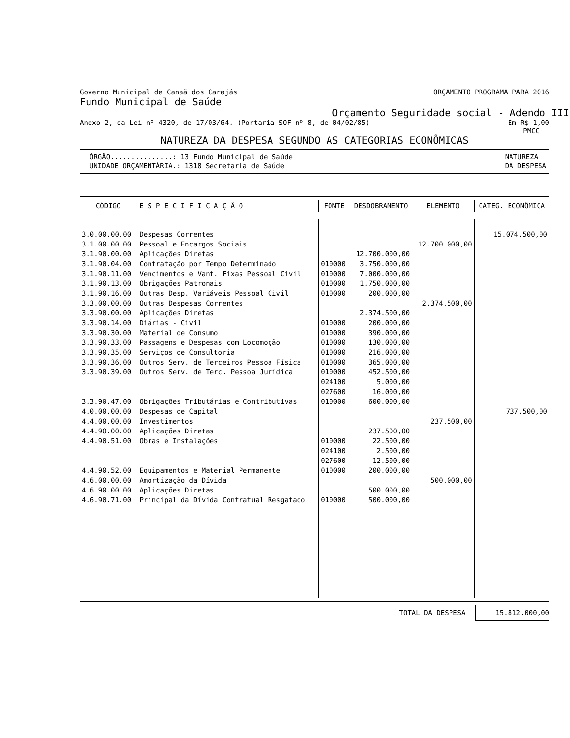Governo Municipal de Canaã dos Carajás ORÇAMENTO PROGRAMA PARA 2016
Fundo Municipal de Saúde
Orçamento Seguridade social - Adendo III
Anexo 2, da Lei nº 4320, de 17/03/64. (Portaria SOF nº 8, de 04/02/85) Em R$ 1,00
PMCC
NATUREZA DA DESPESA SEGUNDO AS CATEGORIAS ECONÔMICAS
ÓRGÃO...............: 13 Fundo Municipal de Saúde
UNIDADE ORÇAMENTÁRIA.: 1318 Secretaria de Saúde NATUREZA
DA DESPESA
| CÓDIGO | E S P E C I F I C A Ç Ã O | FONTE | DESDOBRAMENTO | ELEMENTO | CATEG. ECONÔMICA |
| --- | --- | --- | --- | --- | --- |
| 3.0.00.00.00 | Despesas Correntes | | | | 15.074.500,00 |
| 3.1.00.00.00 | Pessoal e Encargos Sociais | | | 12.700.000,00 | |
| 3.1.90.00.00 | Aplicações Diretas | | 12.700.000,00 | | |
| 3.1.90.04.00 | Contratação por Tempo Determinado | 010000 | 3.750.000,00 | | |
| 3.1.90.11.00 | Vencimentos e Vant. Fixas Pessoal Civil | 010000 | 7.000.000,00 | | |
| 3.1.90.13.00 | Obrigações Patronais | 010000 | 1.750.000,00 | | |
| 3.1.90.16.00 | Outras Desp. Variáveis Pessoal Civil | 010000 | 200.000,00 | | |
| 3.3.00.00.00 | Outras Despesas Correntes | | | 2.374.500,00 | |
| 3.3.90.00.00 | Aplicações Diretas | | 2.374.500,00 | | |
| 3.3.90.14.00 | Diárias - Civil | 010000 | 200.000,00 | | |
| 3.3.90.30.00 | Material de Consumo | 010000 | 390.000,00 | | |
| 3.3.90.33.00 | Passagens e Despesas com Locomoção | 010000 | 130.000,00 | | |
| 3.3.90.35.00 | Serviços de Consultoria | 010000 | 216.000,00 | | |
| 3.3.90.36.00 | Outros Serv. de Terceiros Pessoa Física | 010000 | 365.000,00 | | |
| 3.3.90.39.00 | Outros Serv. de Terc. Pessoa Jurídica | 010000 | 452.500,00 | | |
| | | 024100 | 5.000,00 | | |
| | | 027600 | 16.000,00 | | |
| 3.3.90.47.00 | Obrigações Tributárias e Contributivas | 010000 | 600.000,00 | | |
| 4.0.00.00.00 | Despesas de Capital | | | | 737.500,00 |
| 4.4.00.00.00 | Investimentos | | | 237.500,00 | |
| 4.4.90.00.00 | Aplicações Diretas | | 237.500,00 | | |
| 4.4.90.51.00 | Obras e Instalações | 010000 | 22.500,00 | | |
| | | 024100 | 2.500,00 | | |
| | | 027600 | 12.500,00 | | |
| 4.4.90.52.00 | Equipamentos e Material Permanente | 010000 | 200.000,00 | | |
| 4.6.00.00.00 | Amortização da Dívida | | | 500.000,00 | |
| 4.6.90.00.00 | Aplicações Diretas | | 500.000,00 | | |
| 4.6.90.71.00 | Principal da Dívida Contratual Resgatado | 010000 | 500.000,00 | | |
TOTAL DA DESPESA 15.812.000,00